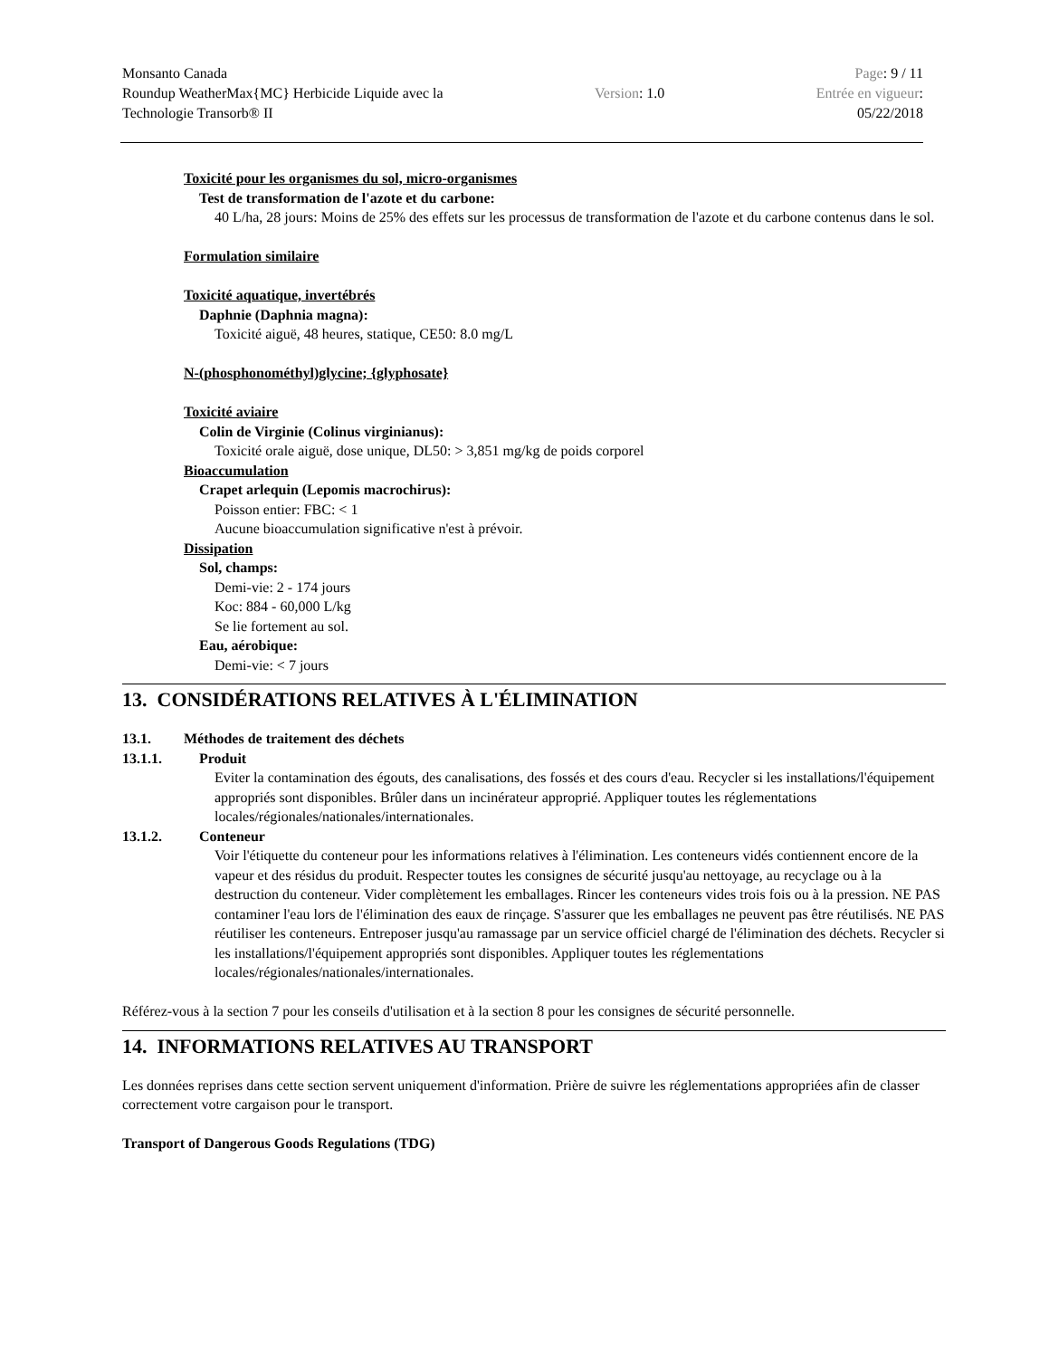Monsanto Canada
Roundup WeatherMax{MC} Herbicide Liquide avec la
Technologie Transorb® II
Version: 1.0
Page: 9 / 11
Entrée en vigueur:
05/22/2018
Toxicité pour les organismes du sol, micro-organismes
Test de transformation de l'azote et du carbone:
40 L/ha, 28 jours: Moins de 25% des effets sur les processus de transformation de l'azote et du carbone contenus dans le sol.
Formulation similaire
Toxicité aquatique, invertébrés
Daphnie (Daphnia magna):
Toxicité aiguë, 48 heures, statique, CE50: 8.0 mg/L
N-(phosphonométhyl)glycine; {glyphosate}
Toxicité aviaire
Colin de Virginie (Colinus virginianus):
Toxicité orale aiguë, dose unique, DL50: > 3,851 mg/kg de poids corporel
Bioaccumulation
Crapet arlequin (Lepomis macrochirus):
Poisson entier: FBC: < 1
Aucune bioaccumulation significative n'est à prévoir.
Dissipation
Sol, champs:
Demi-vie: 2 - 174 jours
Koc: 884 - 60,000 L/kg
Se lie fortement au sol.
Eau, aérobique:
Demi-vie: < 7 jours
13. CONSIDÉRATIONS RELATIVES À L'ÉLIMINATION
13.1. Méthodes de traitement des déchets
13.1.1. Produit
Eviter la contamination des égouts, des canalisations, des fossés et des cours d'eau. Recycler si les installations/l'équipement appropriés sont disponibles. Brûler dans un incinérateur approprié. Appliquer toutes les réglementations locales/régionales/nationales/internationales.
13.1.2. Conteneur
Voir l'étiquette du conteneur pour les informations relatives à l'élimination. Les conteneurs vidés contiennent encore de la vapeur et des résidus du produit. Respecter toutes les consignes de sécurité jusqu'au nettoyage, au recyclage ou à la destruction du conteneur. Vider complètement les emballages. Rincer les conteneurs vides trois fois ou à la pression. NE PAS contaminer l'eau lors de l'élimination des eaux de rinçage. S'assurer que les emballages ne peuvent pas être réutilisés. NE PAS réutiliser les conteneurs. Entreposer jusqu'au ramassage par un service officiel chargé de l'élimination des déchets. Recycler si les installations/l'équipement appropriés sont disponibles. Appliquer toutes les réglementations locales/régionales/nationales/internationales.
Référez-vous à la section 7 pour les conseils d'utilisation et à la section 8 pour les consignes de sécurité personnelle.
14. INFORMATIONS RELATIVES AU TRANSPORT
Les données reprises dans cette section servent uniquement d'information. Prière de suivre les réglementations appropriées afin de classer correctement votre cargaison pour le transport.
Transport of Dangerous Goods Regulations (TDG)